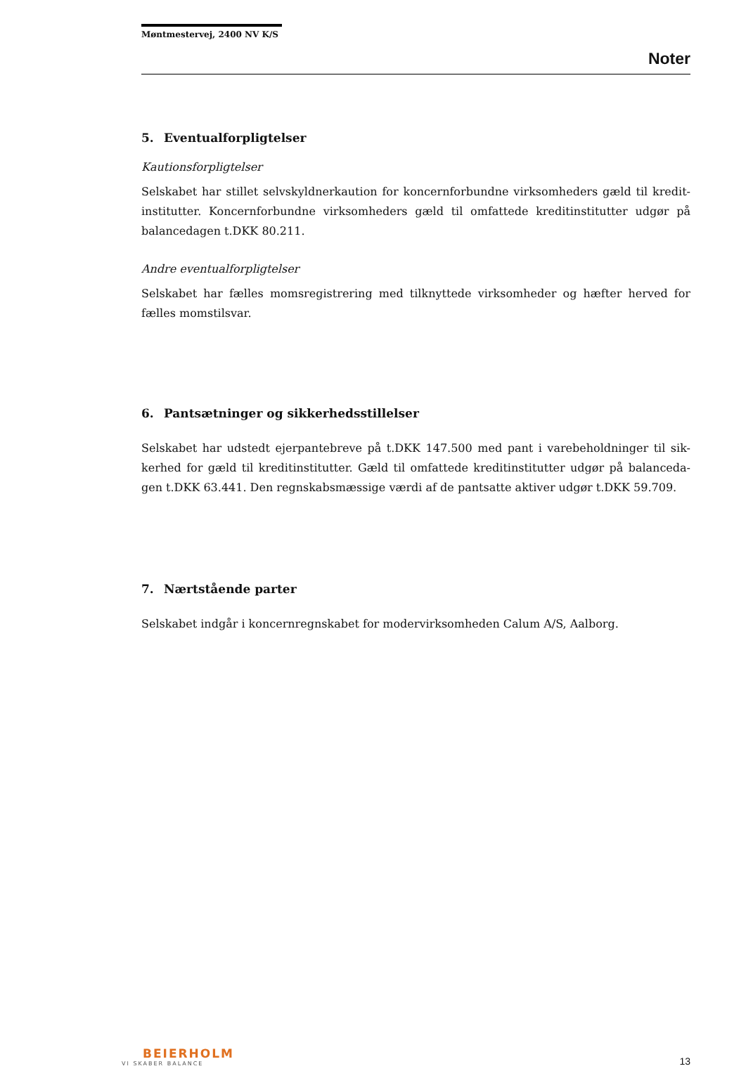Møntmestervej, 2400 NV K/S
Noter
5. Eventualforpligtelser
Kautionsforpligtelser
Selskabet har stillet selvskyldnerkaution for koncernforbundne virksomheders gæld til kredit-institutter. Koncernforbundne virksomheders gæld til omfattede kreditinstitutter udgør på balancedagen t.DKK 80.211.
Andre eventualforpligtelser
Selskabet har fælles momsregistrering med tilknyttede virksomheder og hæfter herved for fælles momstilsvar.
6. Pantsætninger og sikkerhedsstillelser
Selskabet har udstedt ejerpantebreve på t.DKK 147.500 med pant i varebeholdninger til sik-kerhed for gæld til kreditinstitutter. Gæld til omfattede kreditinstitutter udgør på balanceda-gen t.DKK 63.441. Den regnskabsmæssige værdi af de pantsatte aktiver udgør t.DKK 59.709.
7. Nærtstående parter
Selskabet indgår i koncernregnskabet for modervirksomheden Calum A/S, Aalborg.
BEIERHOLM
VI SKABER BALANCE
13